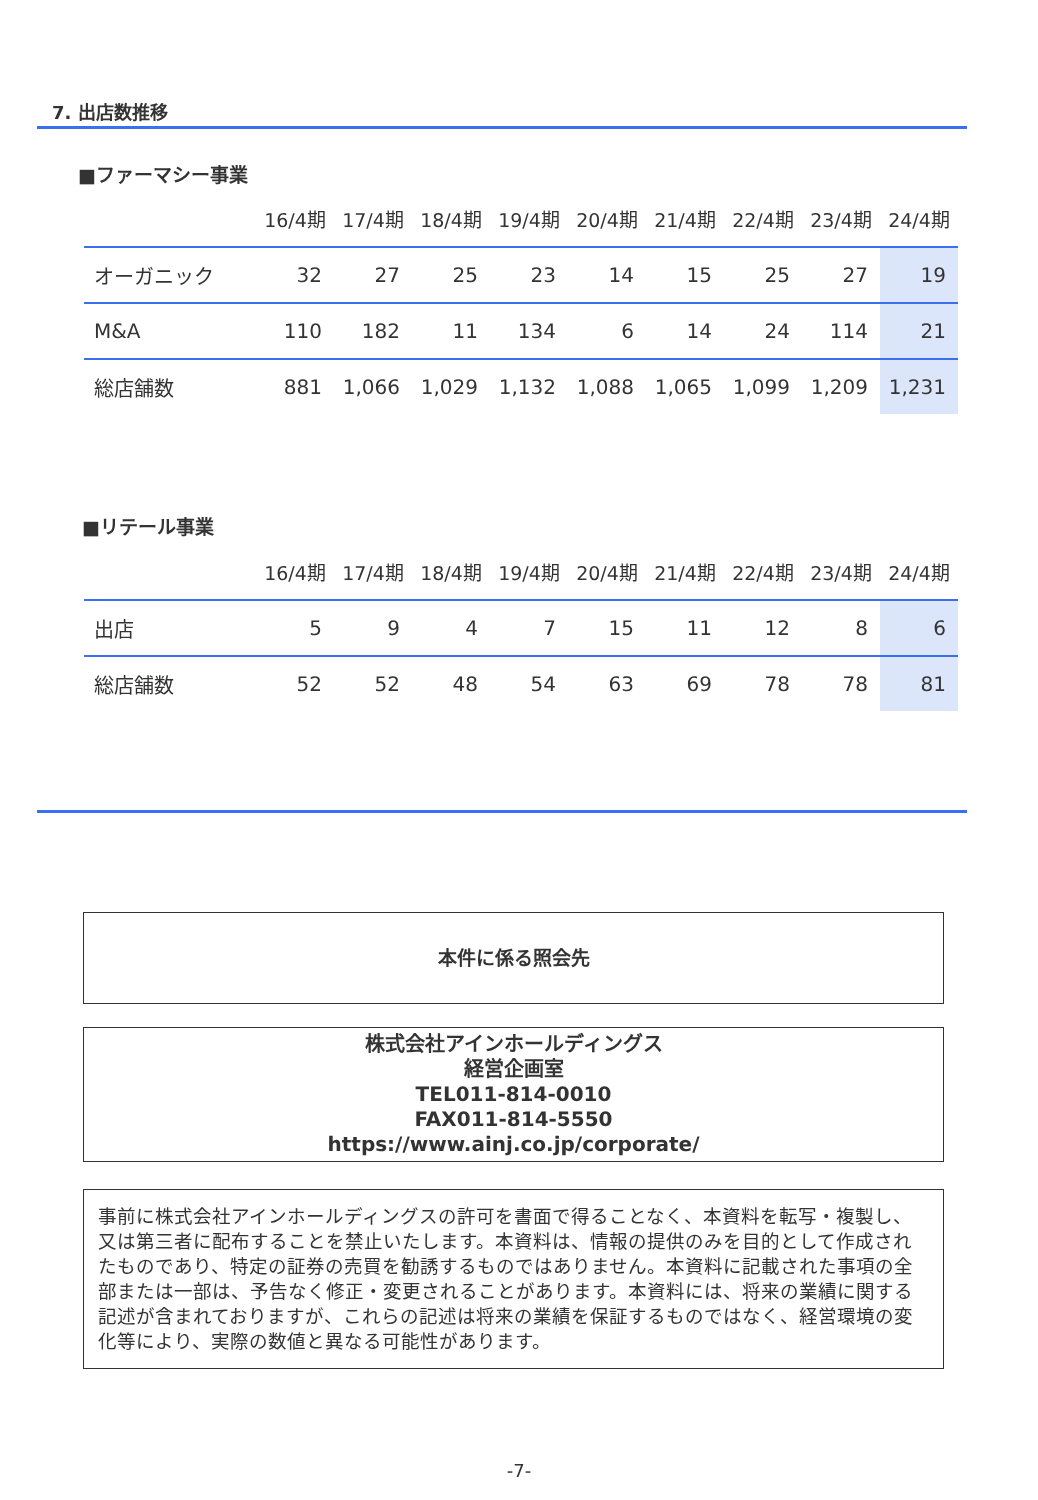7. 出店数推移
■ファーマシー事業
| | 16/4期 | 17/4期 | 18/4期 | 19/4期 | 20/4期 | 21/4期 | 22/4期 | 23/4期 | 24/4期 |
| --- | --- | --- | --- | --- | --- | --- | --- | --- | --- |
| オーガニック | 32 | 27 | 25 | 23 | 14 | 15 | 25 | 27 | 19 |
| M&A | 110 | 182 | 11 | 134 | 6 | 14 | 24 | 114 | 21 |
| 総店舗数 | 881 | 1,066 | 1,029 | 1,132 | 1,088 | 1,065 | 1,099 | 1,209 | 1,231 |
■リテール事業
| | 16/4期 | 17/4期 | 18/4期 | 19/4期 | 20/4期 | 21/4期 | 22/4期 | 23/4期 | 24/4期 |
| --- | --- | --- | --- | --- | --- | --- | --- | --- | --- |
| 出店 | 5 | 9 | 4 | 7 | 15 | 11 | 12 | 8 | 6 |
| 総店舗数 | 52 | 52 | 48 | 54 | 63 | 69 | 78 | 78 | 81 |
本件に係る照会先
株式会社アインホールディングス
経営企画室
TEL011-814-0010
FAX011-814-5550
https://www.ainj.co.jp/corporate/
事前に株式会社アインホールディングスの許可を書面で得ることなく、本資料を転写・複製し、又は第三者に配布することを禁止いたします。本資料は、情報の提供のみを目的として作成されたものであり、特定の証券の売買を勧誘するものではありません。本資料に記載された事項の全部または一部は、予告なく修正・変更されることがあります。本資料には、将来の業績に関する記述が含まれておりますが、これらの記述は将来の業績を保証するものではなく、経営環境の変化等により、実際の数値と異なる可能性があります。
-7-